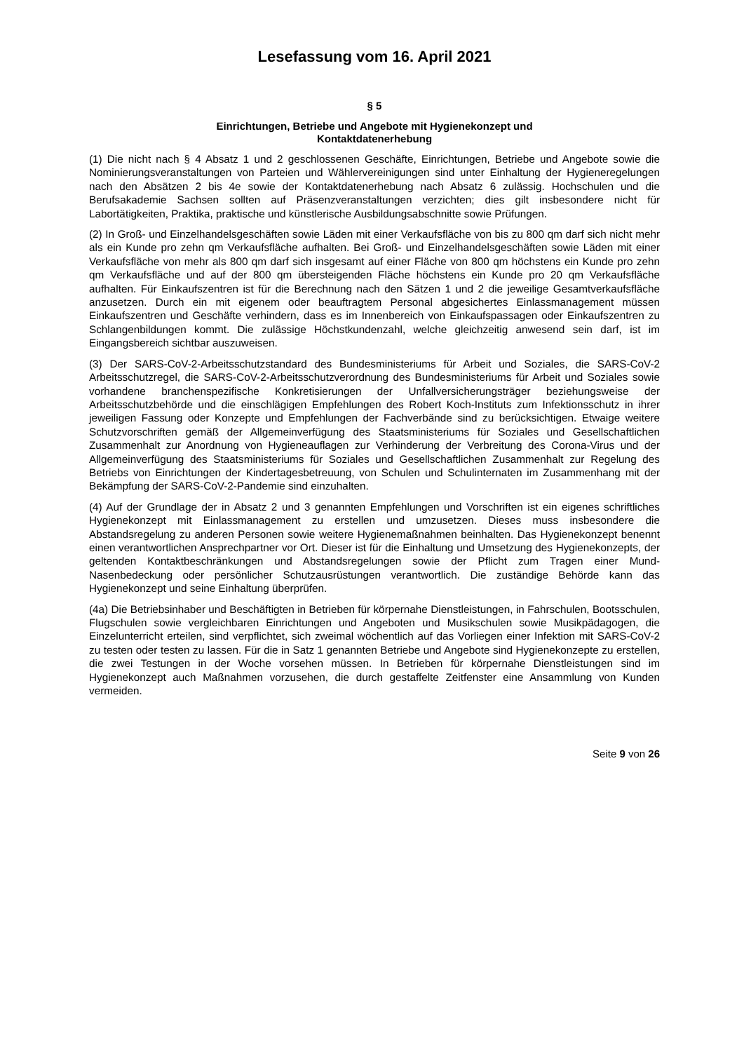Lesefassung vom 16. April 2021
§ 5
Einrichtungen, Betriebe und Angebote mit Hygienekonzept und
Kontaktdatenerhebung
(1) Die nicht nach § 4 Absatz 1 und 2 geschlossenen Geschäfte, Einrichtungen, Betriebe und Angebote sowie die Nominierungsveranstaltungen von Parteien und Wählervereinigungen sind unter Einhaltung der Hygieneregelungen nach den Absätzen 2 bis 4e sowie der Kontaktdatenerhebung nach Absatz 6 zulässig. Hochschulen und die Berufsakademie Sachsen sollten auf Präsenzveranstaltungen verzichten; dies gilt insbesondere nicht für Labortätigkeiten, Praktika, praktische und künstlerische Ausbildungsabschnitte sowie Prüfungen.
(2) In Groß- und Einzelhandelsgeschäften sowie Läden mit einer Verkaufsfläche von bis zu 800 qm darf sich nicht mehr als ein Kunde pro zehn qm Verkaufsfläche aufhalten. Bei Groß- und Einzelhandelsgeschäften sowie Läden mit einer Verkaufsfläche von mehr als 800 qm darf sich insgesamt auf einer Fläche von 800 qm höchstens ein Kunde pro zehn qm Verkaufsfläche und auf der 800 qm übersteigenden Fläche höchstens ein Kunde pro 20 qm Verkaufsfläche aufhalten. Für Einkaufszentren ist für die Berechnung nach den Sätzen 1 und 2 die jeweilige Gesamtverkaufsfläche anzusetzen. Durch ein mit eigenem oder beauftragtem Personal abgesichertes Einlassmanagement müssen Einkaufszentren und Geschäfte verhindern, dass es im Innenbereich von Einkaufspassagen oder Einkaufszentren zu Schlangenbildungen kommt. Die zulässige Höchstkundenzahl, welche gleichzeitig anwesend sein darf, ist im Eingangsbereich sichtbar auszuweisen.
(3) Der SARS-CoV-2-Arbeitsschutzstandard des Bundesministeriums für Arbeit und Soziales, die SARS-CoV-2 Arbeitsschutzregel, die SARS-CoV-2-Arbeitsschutzverordnung des Bundesministeriums für Arbeit und Soziales sowie vorhandene branchenspezifische Konkretisierungen der Unfallversicherungsträger beziehungsweise der Arbeitsschutzbehörde und die einschlägigen Empfehlungen des Robert Koch-Instituts zum Infektionsschutz in ihrer jeweiligen Fassung oder Konzepte und Empfehlungen der Fachverbände sind zu berücksichtigen. Etwaige weitere Schutzvorschriften gemäß der Allgemeinverfügung des Staatsministeriums für Soziales und Gesellschaftlichen Zusammenhalt zur Anordnung von Hygieneauflagen zur Verhinderung der Verbreitung des Corona-Virus und der Allgemeinverfügung des Staatsministeriums für Soziales und Gesellschaftlichen Zusammenhalt zur Regelung des Betriebs von Einrichtungen der Kindertagesbetreuung, von Schulen und Schulinternaten im Zusammenhang mit der Bekämpfung der SARS-CoV-2-Pandemie sind einzuhalten.
(4) Auf der Grundlage der in Absatz 2 und 3 genannten Empfehlungen und Vorschriften ist ein eigenes schriftliches Hygienekonzept mit Einlassmanagement zu erstellen und umzusetzen. Dieses muss insbesondere die Abstandsregelung zu anderen Personen sowie weitere Hygienemaßnahmen beinhalten. Das Hygienekonzept benennt einen verantwortlichen Ansprechpartner vor Ort. Dieser ist für die Einhaltung und Umsetzung des Hygienekonzepts, der geltenden Kontaktbeschränkungen und Abstandsregelungen sowie der Pflicht zum Tragen einer Mund-Nasenbedeckung oder persönlicher Schutzausrüstungen verantwortlich. Die zuständige Behörde kann das Hygienekonzept und seine Einhaltung überprüfen.
(4a) Die Betriebsinhaber und Beschäftigten in Betrieben für körpernahe Dienstleistungen, in Fahrschulen, Bootsschulen, Flugschulen sowie vergleichbaren Einrichtungen und Angeboten und Musikschulen sowie Musikpädagogen, die Einzelunterricht erteilen, sind verpflichtet, sich zweimal wöchentlich auf das Vorliegen einer Infektion mit SARS-CoV-2 zu testen oder testen zu lassen. Für die in Satz 1 genannten Betriebe und Angebote sind Hygienekonzepte zu erstellen, die zwei Testungen in der Woche vorsehen müssen. In Betrieben für körpernahe Dienstleistungen sind im Hygienekonzept auch Maßnahmen vorzusehen, die durch gestaffelte Zeitfenster eine Ansammlung von Kunden vermeiden.
Seite 9 von 26